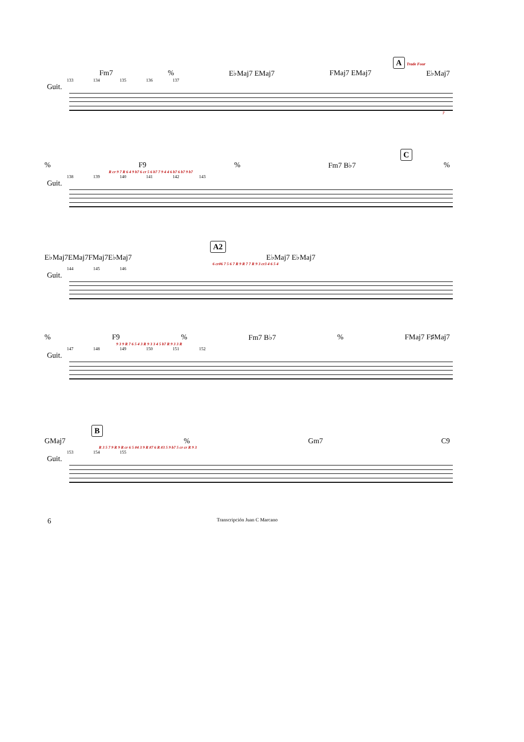A Trade Four
Fm7% E♭Maj7 EMaj7 FMaj7 EMaj7 E♭Maj7
133 134 135 136 137
Guit.
7
C
% F9% Fm7 B♭7%
R cr 9 7 R 6 4 9 b7 6 cr 5 6 b7 7 9 4 4 6 b7 6 b7 9 b7
138 139 140 141 142 143
Guit.
A2
E♭Maj7EMaj7FMaj7E♭Maj7 E♭Maj7 E♭Maj7
6 cr#6 7 5 6 7 R 9 R 7 7 R 9 3 cr3 4 6 5 4
144 145 146
Guit.
% F9% Fm7 B♭7% FMaj7 F♯Maj7
9 3 9 R 7 6 5 4 3 R 9 3 3 4 5 b7 R 9 3 3 R
147 148 149 150 151 152
Guit.
B
GMaj7% Gm7 C9
R 3 5 7 9 R 9 R cr 6 5 #4 3 9 R #7 6 R #3 5 9 b7 5 cr cr R 9 3
153 154 155
Guit.
6 Transcripción Juan C Marcano